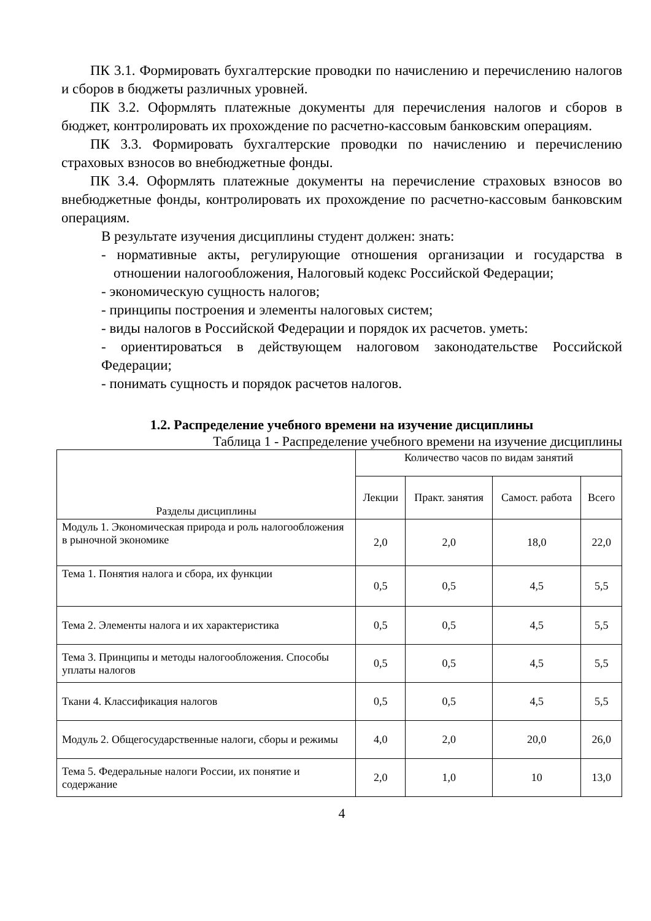ПК 3.1. Формировать бухгалтерские проводки по начислению и перечислению налогов и сборов в бюджеты различных уровней.
ПК 3.2. Оформлять платежные документы для перечисления налогов и сборов в бюджет, контролировать их прохождение по расчетно-кассовым банковским операциям.
ПК 3.3. Формировать бухгалтерские проводки по начислению и перечислению страховых взносов во внебюджетные фонды.
ПК 3.4. Оформлять платежные документы на перечисление страховых взносов во внебюджетные фонды, контролировать их прохождение по расчетно-кассовым банковским операциям.
В результате изучения дисциплины студент должен: знать:
- нормативные акты, регулирующие отношения организации и государства в отношении налогообложения, Налоговый кодекс Российской Федерации;
- экономическую сущность налогов;
- принципы построения и элементы налоговых систем;
- виды налогов в Российской Федерации и порядок их расчетов. уметь:
- ориентироваться в действующем налоговом законодательстве Российской Федерации;
- понимать сущность и порядок расчетов налогов.
1.2. Распределение учебного времени на изучение дисциплины
Таблица 1 - Распределение учебного времени на изучение дисциплины
| Разделы дисциплины | Количество часов по видам занятий | | | |
| --- | --- | --- | --- | --- |
| | Лекции | Практ. занятия | Самост. работа | Всего |
| Модуль 1. Экономическая природа и роль налогообложения в рыночной экономике | 2,0 | 2,0 | 18,0 | 22,0 |
| Тема 1. Понятия налога и сбора, их функции | 0,5 | 0,5 | 4,5 | 5,5 |
| Тема 2. Элементы налога и их характеристика | 0,5 | 0,5 | 4,5 | 5,5 |
| Тема 3. Принципы и методы налогообложения. Способы уплаты налогов | 0,5 | 0,5 | 4,5 | 5,5 |
| Ткани 4. Классификация налогов | 0,5 | 0,5 | 4,5 | 5,5 |
| Модуль 2. Общегосударственные налоги, сборы и режимы | 4,0 | 2,0 | 20,0 | 26,0 |
| Тема 5. Федеральные налоги России, их понятие и содержание | 2,0 | 1,0 | 10 | 13,0 |
4